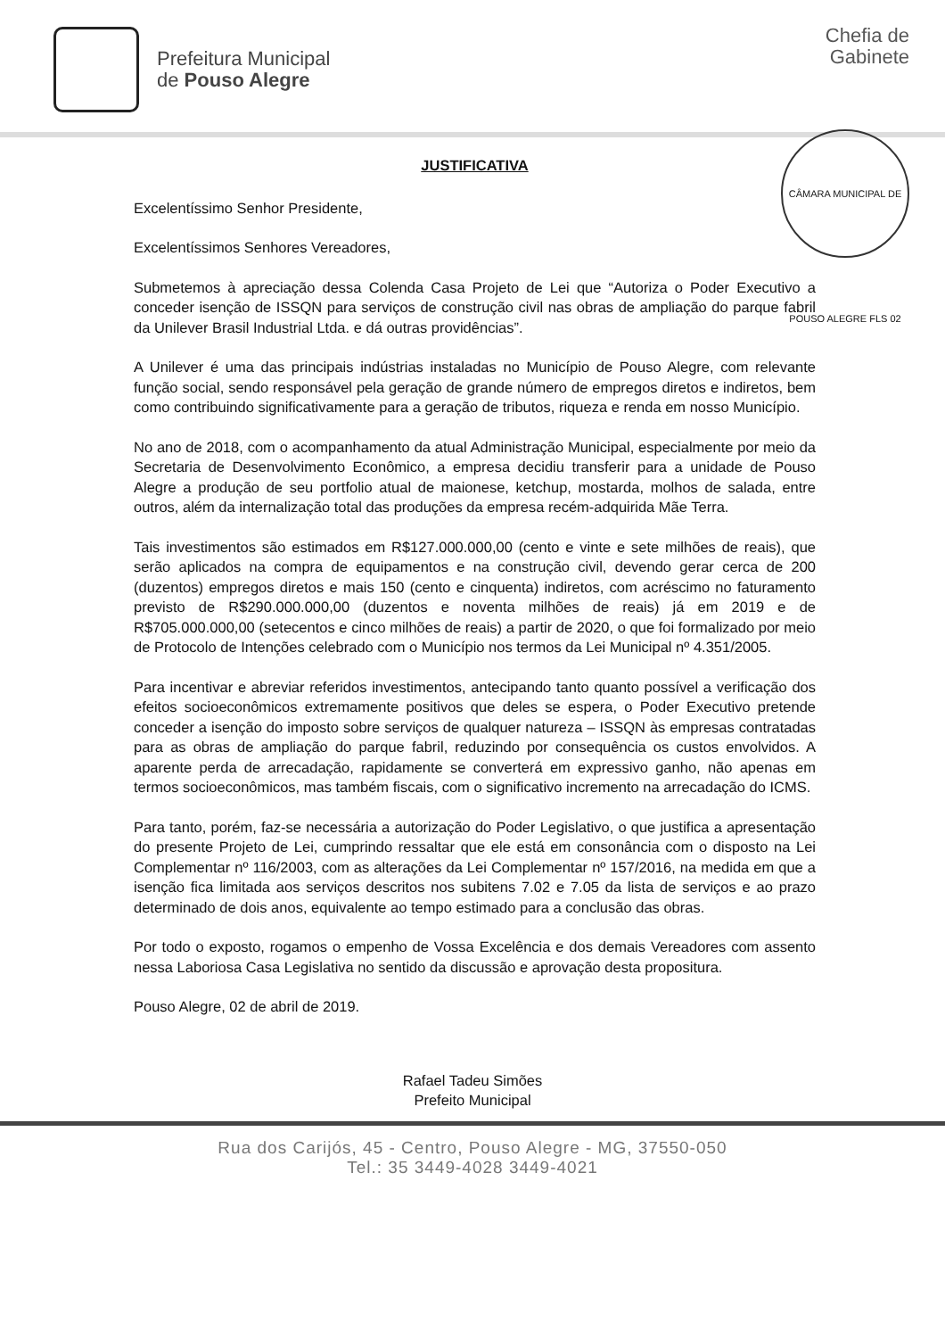Prefeitura Municipal
de Pouso Alegre
Chefia de
Gabinete
CÂMARA MUNICIPAL DE POUSO ALEGRE FLS 02
JUSTIFICATIVA
Excelentíssimo Senhor Presidente,
Excelentíssimos Senhores Vereadores,
Submetemos à apreciação dessa Colenda Casa Projeto de Lei que “Autoriza o Poder Executivo a conceder isenção de ISSQN para serviços de construção civil nas obras de ampliação do parque fabril da Unilever Brasil Industrial Ltda. e dá outras providências”.
A Unilever é uma das principais indústrias instaladas no Município de Pouso Alegre, com relevante função social, sendo responsável pela geração de grande número de empregos diretos e indiretos, bem como contribuindo significativamente para a geração de tributos, riqueza e renda em nosso Município.
No ano de 2018, com o acompanhamento da atual Administração Municipal, especialmente por meio da Secretaria de Desenvolvimento Econômico, a empresa decidiu transferir para a unidade de Pouso Alegre a produção de seu portfolio atual de maionese, ketchup, mostarda, molhos de salada, entre outros, além da internalização total das produções da empresa recém-adquirida Mãe Terra.
Tais investimentos são estimados em R$127.000.000,00 (cento e vinte e sete milhões de reais), que serão aplicados na compra de equipamentos e na construção civil, devendo gerar cerca de 200 (duzentos) empregos diretos e mais 150 (cento e cinquenta) indiretos, com acréscimo no faturamento previsto de R$290.000.000,00 (duzentos e noventa milhões de reais) já em 2019 e de R$705.000.000,00 (setecentos e cinco milhões de reais) a partir de 2020, o que foi formalizado por meio de Protocolo de Intenções celebrado com o Município nos termos da Lei Municipal nº 4.351/2005.
Para incentivar e abreviar referidos investimentos, antecipando tanto quanto possível a verificação dos efeitos socioeconômicos extremamente positivos que deles se espera, o Poder Executivo pretende conceder a isenção do imposto sobre serviços de qualquer natureza – ISSQN às empresas contratadas para as obras de ampliação do parque fabril, reduzindo por consequência os custos envolvidos. A aparente perda de arrecadação, rapidamente se converterá em expressivo ganho, não apenas em termos socioeconômicos, mas também fiscais, com o significativo incremento na arrecadação do ICMS.
Para tanto, porém, faz-se necessária a autorização do Poder Legislativo, o que justifica a apresentação do presente Projeto de Lei, cumprindo ressaltar que ele está em consonância com o disposto na Lei Complementar nº 116/2003, com as alterações da Lei Complementar nº 157/2016, na medida em que a isenção fica limitada aos serviços descritos nos subitens 7.02 e 7.05 da lista de serviços e ao prazo determinado de dois anos, equivalente ao tempo estimado para a conclusão das obras.
Por todo o exposto, rogamos o empenho de Vossa Excelência e dos demais Vereadores com assento nessa Laboriosa Casa Legislativa no sentido da discussão e aprovação desta propositura.
Pouso Alegre, 02 de abril de 2019.
Rafael Tadeu Simões
Prefeito Municipal
Rua dos Carijós, 45 - Centro, Pouso Alegre - MG, 37550-050
Tel.: 35 3449-4028 3449-4021